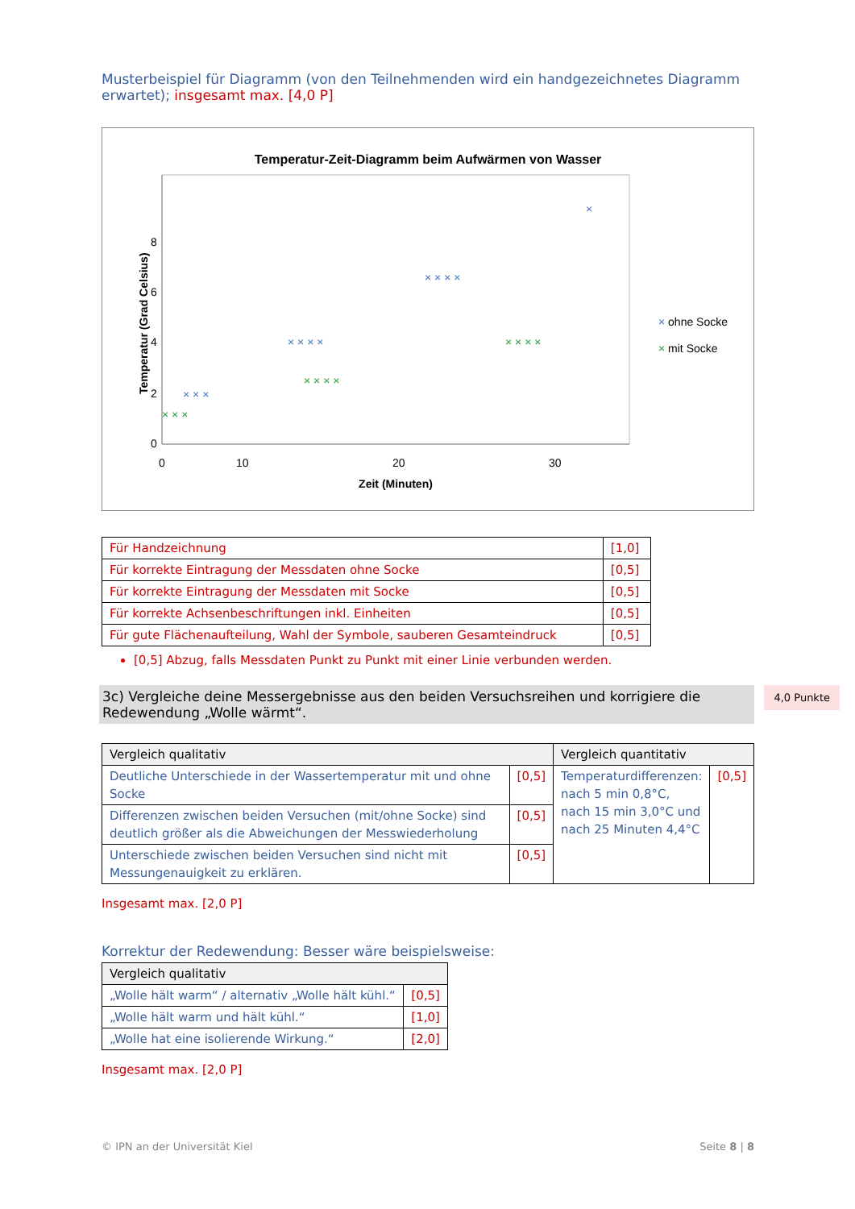Musterbeispiel für Diagramm (von den Teilnehmenden wird ein handgezeichnetes Diagramm erwartet); insgesamt max. [4,0 P]
Temperatur-Zeit-Diagramm beim Aufwärmen von Wasser
0
2
4
6
8
0
10
20
30
Zeit (Minuten)
Temperatur (Grad Celsius)
× × ×
× × × ×
× × × ×
×
× × ×
× × × ×
× × × ×
× ohne Socke
× mit Socke
| Für Handzeichnung | [1,0] |
| Für korrekte Eintragung der Messdaten ohne Socke | [0,5] |
| Für korrekte Eintragung der Messdaten mit Socke | [0,5] |
| Für korrekte Achsenbeschriftungen inkl. Einheiten | [0,5] |
| Für gute Flächenaufteilung, Wahl der Symbole, sauberen Gesamteindruck | [0,5] |
[0,5] Abzug, falls Messdaten Punkt zu Punkt mit einer Linie verbunden werden.
3c) Vergleiche deine Messergebnisse aus den beiden Versuchsreihen und korrigiere die Redewendung „Wolle wärmt“.
4,0 Punkte
| Vergleich qualitativ | | Vergleich quantitativ | |
| --- | --- | --- | --- |
| Deutliche Unterschiede in der Wassertemperatur mit und ohne Socke | [0,5] | Temperaturdifferenzen: nach 5 min 0,8°C, nach 15 min 3,0°C und nach 25 Minuten 4,4°C | [0,5] |
| Differenzen zwischen beiden Versuchen (mit/ohne Socke) sind deutlich größer als die Abweichungen der Messwiederholung | [0,5] | | |
| Unterschiede zwischen beiden Versuchen sind nicht mit Messungenauigkeit zu erklären. | [0,5] | | |
Insgesamt max. [2,0 P]
Korrektur der Redewendung: Besser wäre beispielsweise:
| Vergleich qualitativ | |
| --- | --- |
| „Wolle hält warm“ / alternativ „Wolle hält kühl.“ | [0,5] |
| „Wolle hält warm und hält kühl.“ | [1,0] |
| „Wolle hat eine isolierende Wirkung.“ | [2,0] |
Insgesamt max. [2,0 P]
© IPN an der Universität Kiel Seite 8 | 8